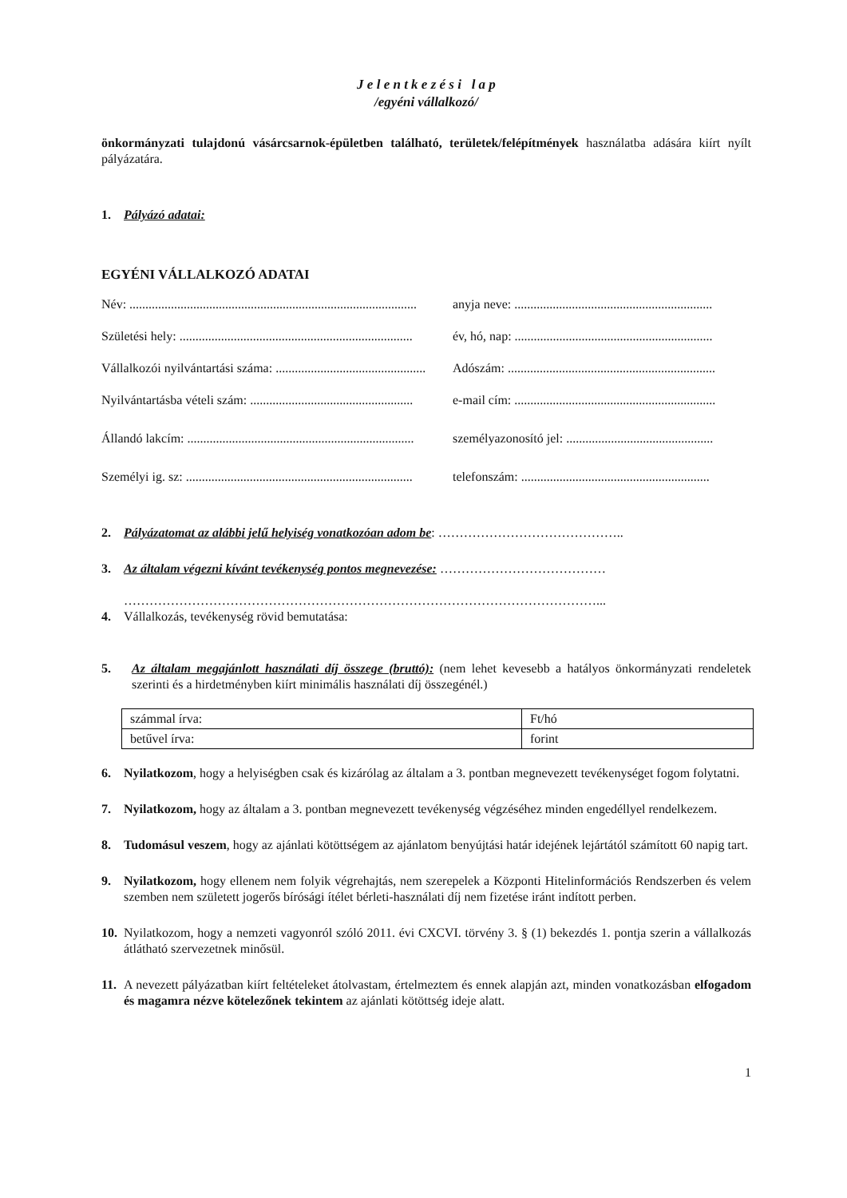J e l e n t k e z é s i l a p
/egyéni vállalkozó/
önkormányzati tulajdonú vásárcsarnok-épületben található, területek/felépítmények használatba adására kiírt nyílt pályázatára.
1. Pályázó adatai:
EGYÉNI VÁLLALKOZÓ ADATAI
Név: .......................................................................................... anyja neve: ..............................................................
Születési hely: ......................................................................... év, hó, nap: ..............................................................
Vállalkozói nyilvántartási száma: ............................................... Adószám: .................................................................
Nyilvántartásba vételi szám: ................................................... e-mail cím: ...............................................................
Állandó lakcím: ....................................................................... személyazonosító jel: ..............................................
Személyi ig. sz: ....................................................................... telefonszám: ...........................................................
2. Pályázatomat az alábbi jelű helyiség vonatkozóan adom be: ……………………………………..
3. Az általam végezni kívánt tevékenység pontos megnevezése: …………………………………
…………………………………………………………………………………………………...
4. Vállalkozás, tevékenység rövid bemutatása:
5. Az általam megajánlott használati díj összege (bruttó): (nem lehet kevesebb a hatályos önkormányzati rendeletek szerinti és a hirdetményben kiírt minimális használati díj összegénél.)
| számmal írva: | Ft/hó |
| betűvel írva: | forint |
6. Nyilatkozom, hogy a helyiségben csak és kizárólag az általam a 3. pontban megnevezett tevékenységet fogom folytatni.
7. Nyilatkozom, hogy az általam a 3. pontban megnevezett tevékenység végzéséhez minden engedéllyel rendelkezem.
8. Tudomásul veszem, hogy az ajánlati kötöttségem az ajánlatom benyújtási határ idejének lejártától számított 60 napig tart.
9. Nyilatkozom, hogy ellenem nem folyik végrehajtás, nem szerepelek a Központi Hitelinformációs Rendszerben és velem szemben nem született jogerős bírósági ítélet bérleti-használati díj nem fizetése iránt indított perben.
10. Nyilatkozom, hogy a nemzeti vagyonról szóló 2011. évi CXCVI. törvény 3. § (1) bekezdés 1. pontja szerin a vállalkozás átlátható szervezetnek minősül.
11. A nevezett pályázatban kiírt feltételeket átolvastam, értelmeztem és ennek alapján azt, minden vonatkozásban elfogadom és magamra nézve kötelezőnek tekintem az ajánlati kötöttség ideje alatt.
1